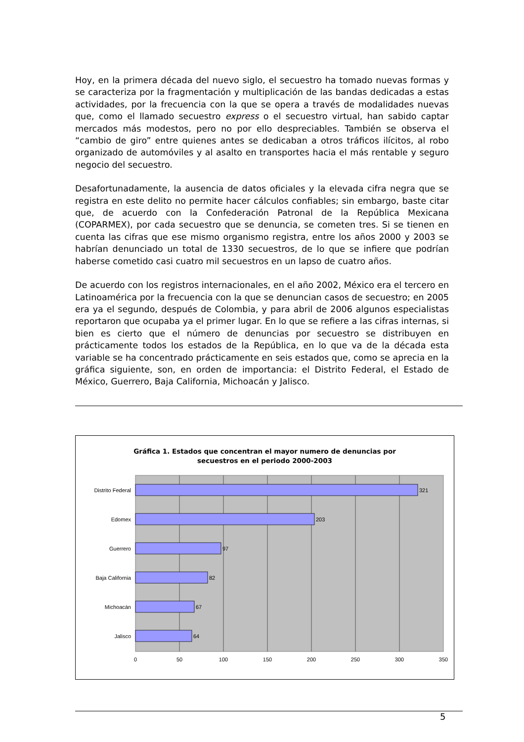Hoy, en la primera década del nuevo siglo, el secuestro ha tomado nuevas formas y se caracteriza por la fragmentación y multiplicación de las bandas dedicadas a estas actividades, por la frecuencia con la que se opera a través de modalidades nuevas que, como el llamado secuestro express o el secuestro virtual, han sabido captar mercados más modestos, pero no por ello despreciables. También se observa el “cambio de giro” entre quienes antes se dedicaban a otros tráficos ilícitos, al robo organizado de automóviles y al asalto en transportes hacia el más rentable y seguro negocio del secuestro.
Desafortunadamente, la ausencia de datos oficiales y la elevada cifra negra que se registra en este delito no permite hacer cálculos confiables; sin embargo, baste citar que, de acuerdo con la Confederación Patronal de la República Mexicana (COPARMEX), por cada secuestro que se denuncia, se cometen tres. Si se tienen en cuenta las cifras que ese mismo organismo registra, entre los años 2000 y 2003 se habrían denunciado un total de 1330 secuestros, de lo que se infiere que podrían haberse cometido casi cuatro mil secuestros en un lapso de cuatro años.
De acuerdo con los registros internacionales, en el año 2002, México era el tercero en Latinoamérica por la frecuencia con la que se denuncian casos de secuestro; en 2005 era ya el segundo, después de Colombia, y para abril de 2006 algunos especialistas reportaron que ocupaba ya el primer lugar. En lo que se refiere a las cifras internas, si bien es cierto que el número de denuncias por secuestro se distribuyen en prácticamente todos los estados de la República, en lo que va de la década esta variable se ha concentrado prácticamente en seis estados que, como se aprecia en la gráfica siguiente, son, en orden de importancia: el Distrito Federal, el Estado de México, Guerrero, Baja California, Michoacán y Jalisco.
Gráfica 1. Estados que concentran el mayor numero de denuncias por
secuestros en el periodo 2000-2003
Distrito Federal
Edomex
Guerrero
Baja California
Michoacán
Jalisco
321
203
97
82
67
64
0
50
100
150
200
250
300
350
5